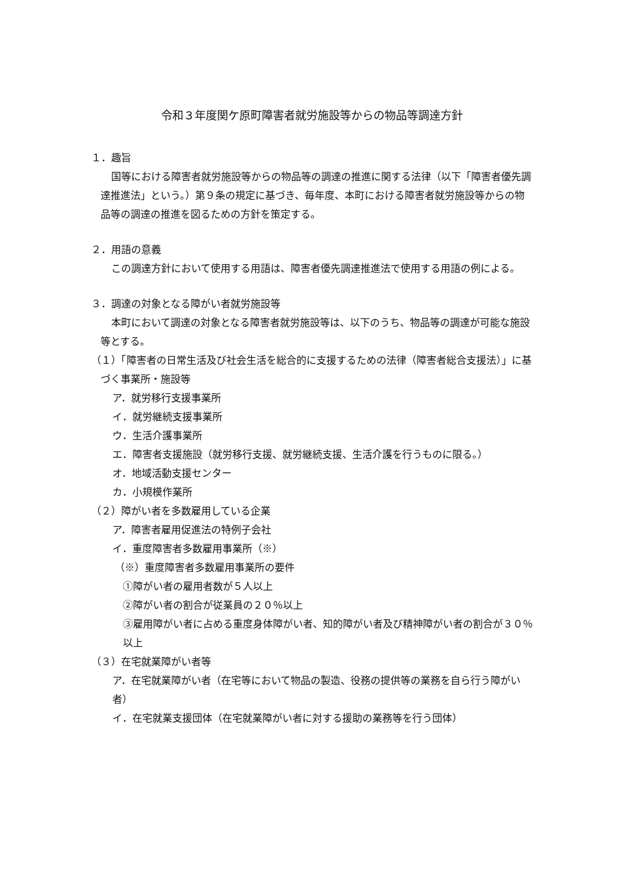令和３年度関ケ原町障害者就労施設等からの物品等調達方針
１．趣旨
国等における障害者就労施設等からの物品等の調達の推進に関する法律（以下「障害者優先調達推進法」という。）第９条の規定に基づき、毎年度、本町における障害者就労施設等からの物品等の調達の推進を図るための方針を策定する。
２．用語の意義
この調達方針において使用する用語は、障害者優先調達推進法で使用する用語の例による。
３．調達の対象となる障がい者就労施設等
本町において調達の対象となる障害者就労施設等は、以下のうち、物品等の調達が可能な施設等とする。
（１）「障害者の日常生活及び社会生活を総合的に支援するための法律（障害者総合支援法）」に基づく事業所・施設等
ア．就労移行支援事業所
イ．就労継続支援事業所
ウ．生活介護事業所
エ．障害者支援施設（就労移行支援、就労継続支援、生活介護を行うものに限る。）
オ．地域活動支援センター
カ．小規模作業所
（２）障がい者を多数雇用している企業
ア．障害者雇用促進法の特例子会社
イ．重度障害者多数雇用事業所（※）
（※）重度障害者多数雇用事業所の要件
①障がい者の雇用者数が５人以上
②障がい者の割合が従業員の２０％以上
③雇用障がい者に占める重度身体障がい者、知的障がい者及び精神障がい者の割合が３０％以上
（３）在宅就業障がい者等
ア．在宅就業障がい者（在宅等において物品の製造、役務の提供等の業務を自ら行う障がい者）
イ．在宅就業支援団体（在宅就業障がい者に対する援助の業務等を行う団体）